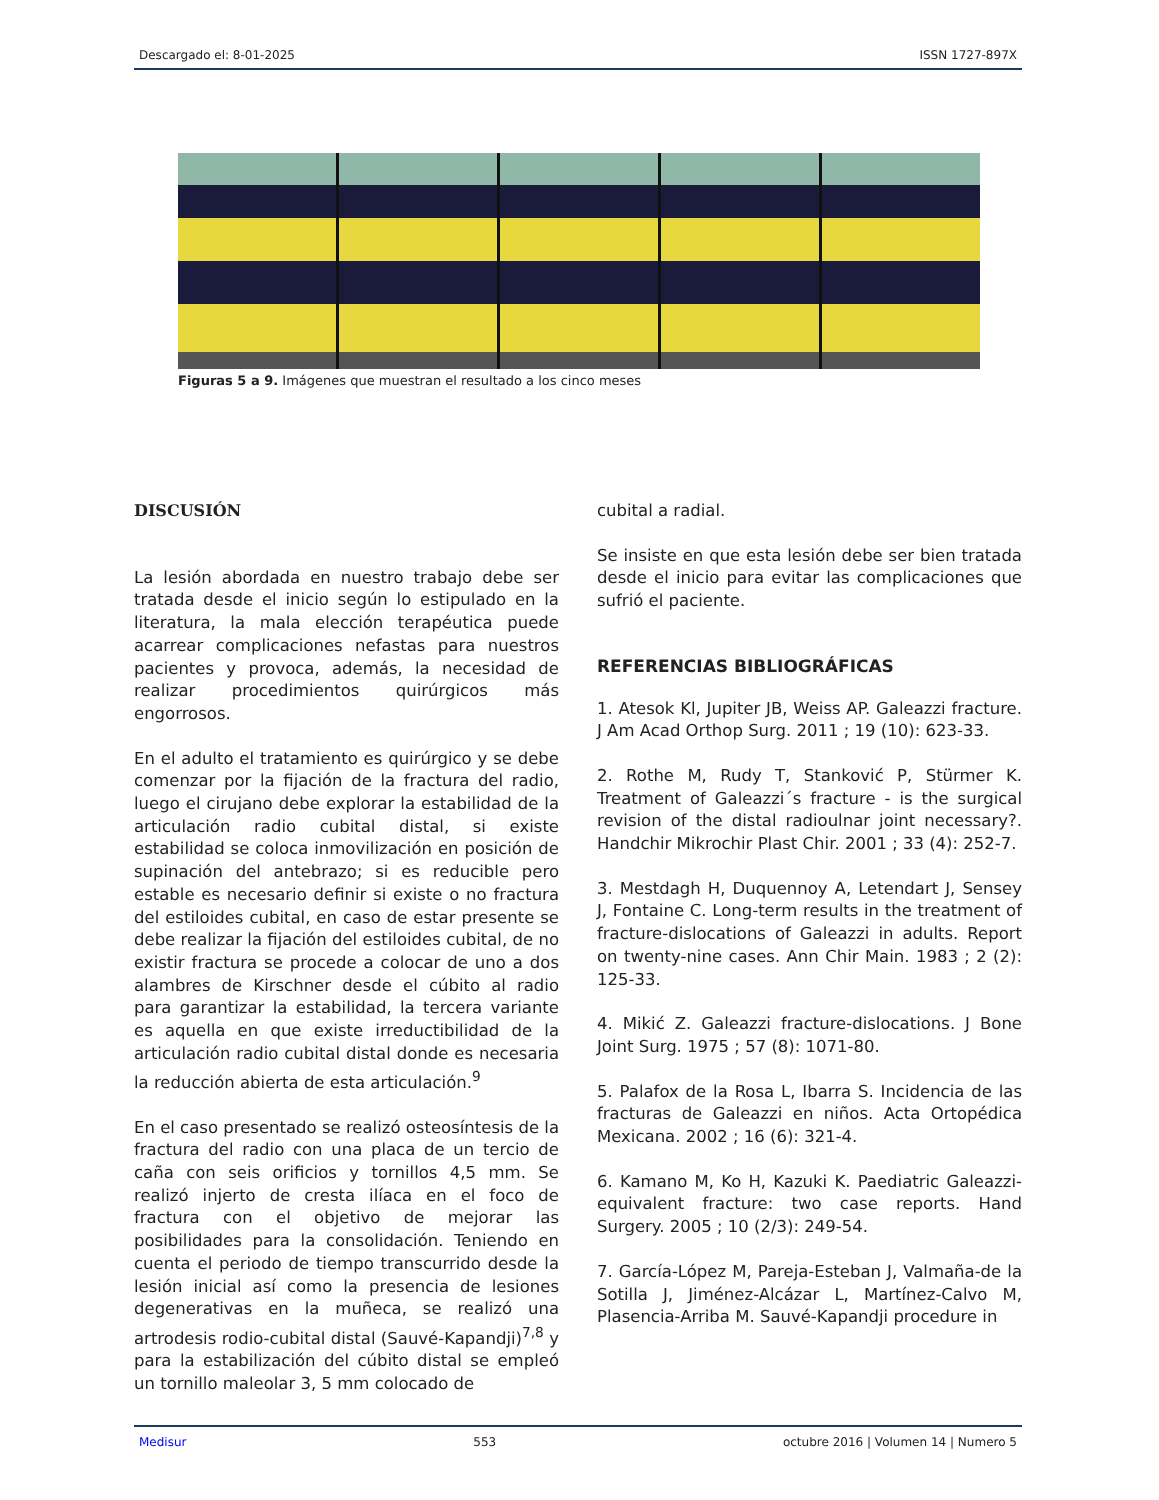Descargado el: 8-01-2025 ISSN 1727-897X
Figuras 5 a 9. Imágenes que muestran el resultado a los cinco meses
DISCUSIÓN
La lesión abordada en nuestro trabajo debe ser tratada desde el inicio según lo estipulado en la literatura, la mala elección terapéutica puede acarrear complicaciones nefastas para nuestros pacientes y provoca, además, la necesidad de realizar procedimientos quirúrgicos más engorrosos.
En el adulto el tratamiento es quirúrgico y se debe comenzar por la fijación de la fractura del radio, luego el cirujano debe explorar la estabilidad de la articulación radio cubital distal, si existe estabilidad se coloca inmovilización en posición de supinación del antebrazo; si es reducible pero estable es necesario definir si existe o no fractura del estiloides cubital, en caso de estar presente se debe realizar la fijación del estiloides cubital, de no existir fractura se procede a colocar de uno a dos alambres de Kirschner desde el cúbito al radio para garantizar la estabilidad, la tercera variante es aquella en que existe irreductibilidad de la articulación radio cubital distal donde es necesaria la reducción abierta de esta articulación.<sup>9</sup>
En el caso presentado se realizó osteosíntesis de la fractura del radio con una placa de un tercio de caña con seis orificios y tornillos 4,5 mm. Se realizó injerto de cresta ilíaca en el foco de fractura con el objetivo de mejorar las posibilidades para la consolidación. Teniendo en cuenta el periodo de tiempo transcurrido desde la lesión inicial así como la presencia de lesiones degenerativas en la muñeca, se realizó una artrodesis rodio-cubital distal (Sauvé-Kapandji)<sup>7,8</sup> y para la estabilización del cúbito distal se empleó un tornillo maleolar 3, 5 mm colocado de
cubital a radial.
Se insiste en que esta lesión debe ser bien tratada desde el inicio para evitar las complicaciones que sufrió el paciente.
REFERENCIAS BIBLIOGRÁFICAS
1. Atesok Kl, Jupiter JB, Weiss AP. Galeazzi fracture. J Am Acad Orthop Surg. 2011 ; 19 (10): 623-33.
2. Rothe M, Rudy T, Stanković P, Stürmer K. Treatment of Galeazzi´s fracture - is the surgical revision of the distal radioulnar joint necessary?. Handchir Mikrochir Plast Chir. 2001 ; 33 (4): 252-7.
3. Mestdagh H, Duquennoy A, Letendart J, Sensey J, Fontaine C. Long-term results in the treatment of fracture-dislocations of Galeazzi in adults. Report on twenty-nine cases. Ann Chir Main. 1983 ; 2 (2): 125-33.
4. Mikić Z. Galeazzi fracture-dislocations. J Bone Joint Surg. 1975 ; 57 (8): 1071-80.
5. Palafox de la Rosa L, Ibarra S. Incidencia de las fracturas de Galeazzi en niños. Acta Ortopédica Mexicana. 2002 ; 16 (6): 321-4.
6. Kamano M, Ko H, Kazuki K. Paediatric Galeazzi-equivalent fracture: two case reports. Hand Surgery. 2005 ; 10 (2/3): 249-54.
7. García-López M, Pareja-Esteban J, Valmaña-de la Sotilla J, Jiménez-Alcázar L, Martínez-Calvo M, Plasencia-Arriba M. Sauvé-Kapandji procedure in
Medisur 553 octubre 2016 | Volumen 14 | Numero 5